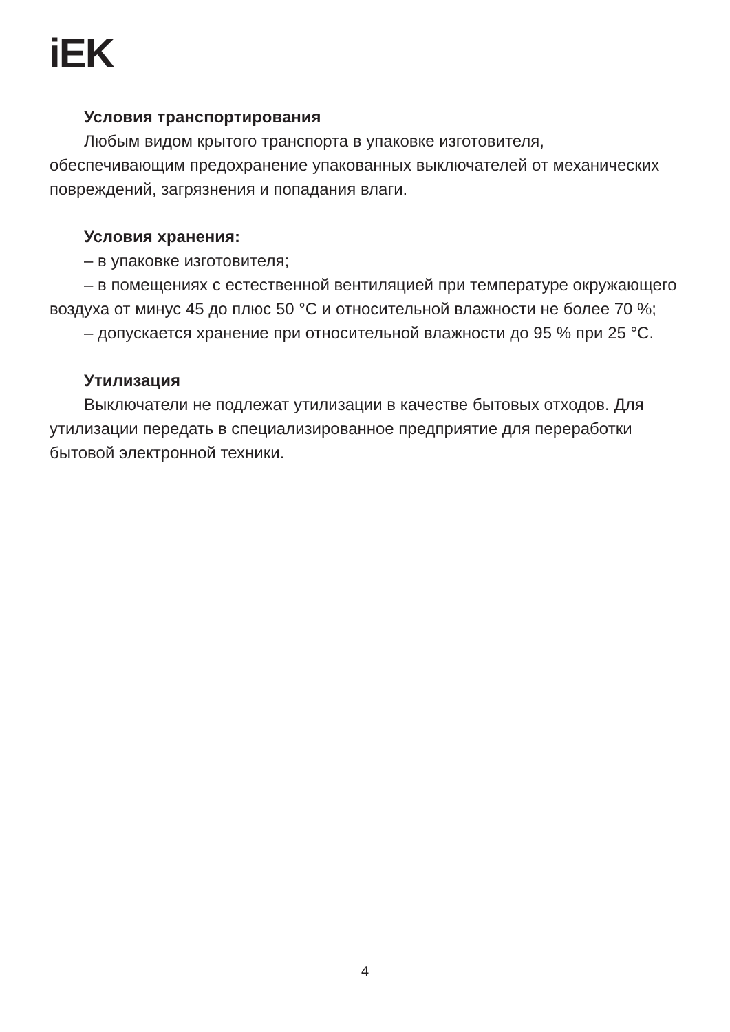iEK
Условия транспортирования
Любым видом крытого транспорта в упаковке изготовителя, обеспечивающим предохранение упакованных выключателей от механических повреждений, загрязнения и попадания влаги.
Условия хранения:
– в упаковке изготовителя;
– в помещениях с естественной вентиляцией при температуре окружающего воздуха от минус 45 до плюс 50 °С и относительной влажности не более 70 %;
– допускается хранение при относительной влажности до 95 % при 25 °С.
Утилизация
Выключатели не подлежат утилизации в качестве бытовых отходов. Для утилизации передать в специализированное предприятие для переработки бытовой электронной техники.
4